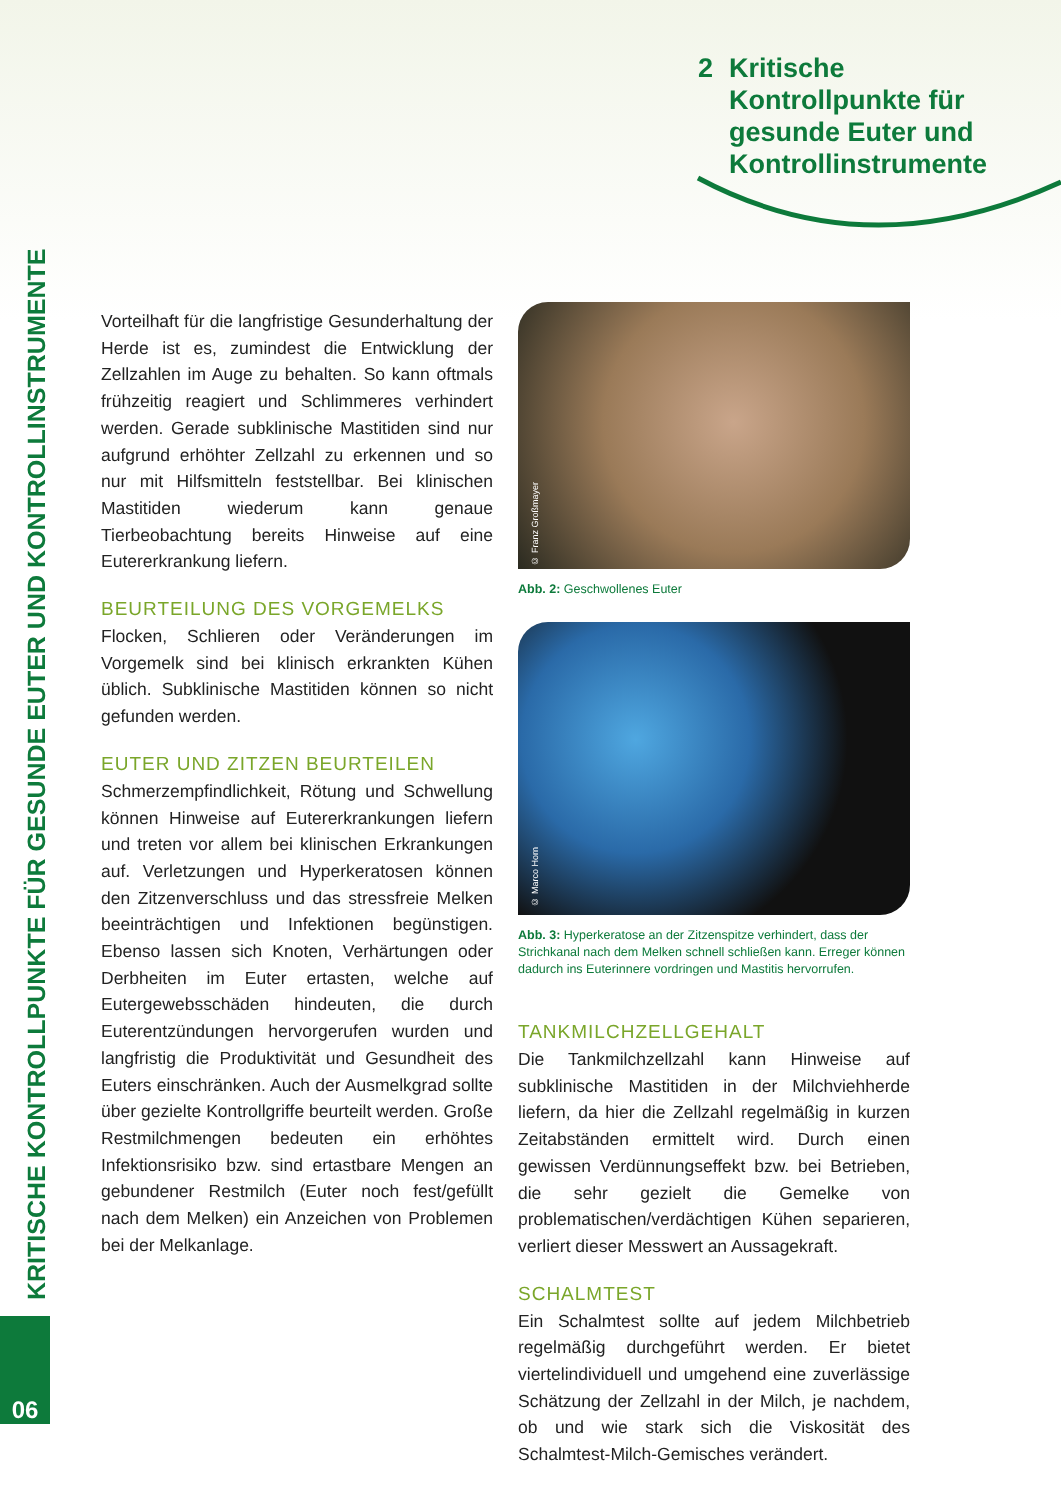2 Kritische
Kontrollpunkte für
gesunde Euter und
Kontrollinstrumente
KRITISCHE KONTROLLPUNKTE FÜR GESUNDE EUTER UND KONTROLLINSTRUMENTE
06
Vorteilhaft für die langfristige Gesunderhaltung der Herde ist es, zumindest die Entwicklung der Zellzahlen im Auge zu behalten. So kann oftmals frühzeitig reagiert und Schlimmeres verhindert werden. Gerade subklinische Mastitiden sind nur aufgrund erhöhter Zellzahl zu erkennen und so nur mit Hilfsmitteln feststellbar. Bei klinischen Mastitiden wiederum kann genaue Tierbeobachtung bereits Hinweise auf eine Eutererkrankung liefern.
BEURTEILUNG DES VORGEMELKS
Flocken, Schlieren oder Veränderungen im Vorgemelk sind bei klinisch erkrankten Kühen üblich. Subklinische Mastitiden können so nicht gefunden werden.
EUTER UND ZITZEN BEURTEILEN
Schmerzempfindlichkeit, Rötung und Schwellung können Hinweise auf Eutererkrankungen liefern und treten vor allem bei klinischen Erkrankungen auf. Verletzungen und Hyperkeratosen können den Zitzenverschluss und das stressfreie Melken beeinträchtigen und Infektionen begünstigen. Ebenso lassen sich Knoten, Verhärtungen oder Derbheiten im Euter ertasten, welche auf Eutergewebsschäden hindeuten, die durch Euterentzündungen hervorgerufen wurden und langfristig die Produktivität und Gesundheit des Euters einschränken. Auch der Ausmelkgrad sollte über gezielte Kontrollgriffe beurteilt werden. Große Restmilchmengen bedeuten ein erhöhtes Infektionsrisiko bzw. sind ertastbare Mengen an gebundener Restmilch (Euter noch fest/gefüllt nach dem Melken) ein Anzeichen von Problemen bei der Melkanlage.
© Franz Großmayer
Abb. 2: Geschwollenes Euter
© Marco Horn
Abb. 3: Hyperkeratose an der Zitzenspitze verhindert, dass der Strichkanal nach dem Melken schnell schließen kann. Erreger können dadurch ins Euterinnere vordringen und Mastitis hervorrufen.
TANKMILCHZELLGEHALT
Die Tankmilchzellzahl kann Hinweise auf subklinische Mastitiden in der Milchviehherde liefern, da hier die Zellzahl regelmäßig in kurzen Zeitabständen ermittelt wird. Durch einen gewissen Verdünnungseffekt bzw. bei Betrieben, die sehr gezielt die Gemelke von problematischen/verdächtigen Kühen separieren, verliert dieser Messwert an Aussagekraft.
SCHALMTEST
Ein Schalmtest sollte auf jedem Milchbetrieb regelmäßig durchgeführt werden. Er bietet viertelindividuell und umgehend eine zuverlässige Schätzung der Zellzahl in der Milch, je nachdem, ob und wie stark sich die Viskosität des Schalmtest-Milch-Gemisches verändert.